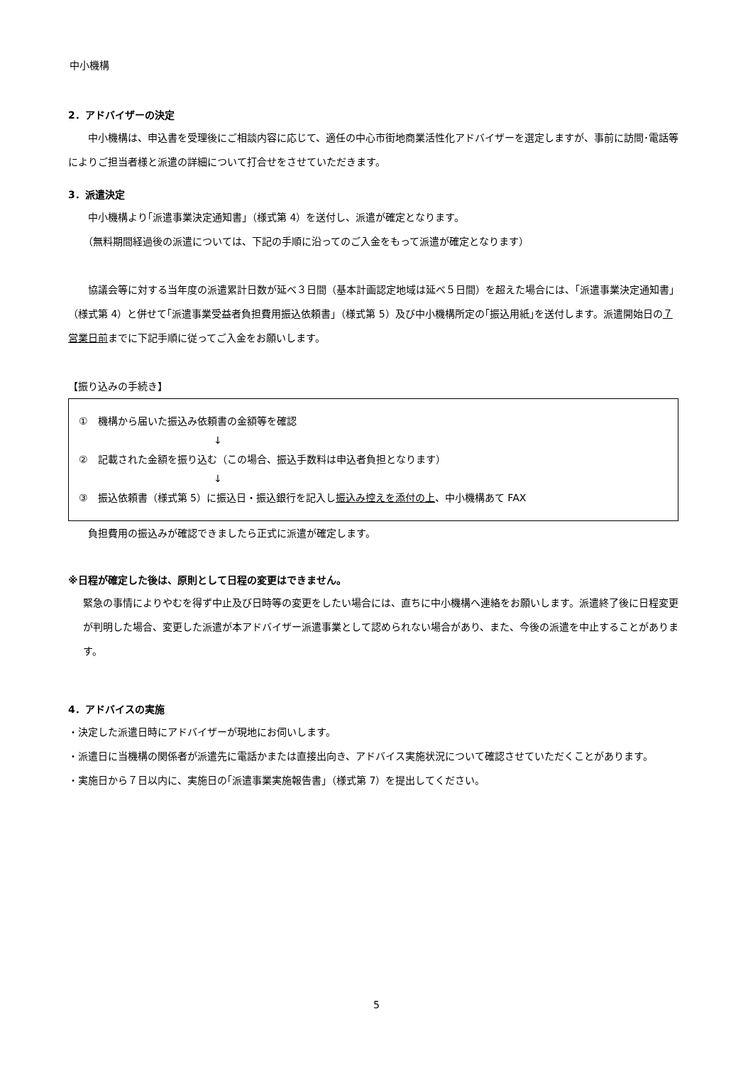中小機構
2．アドバイザーの決定
中小機構は、申込書を受理後にご相談内容に応じて、適任の中心市街地商業活性化アドバイザーを選定しますが、事前に訪問･電話等によりご担当者様と派遣の詳細について打合せをさせていただきます。
3．派遣決定
中小機構より｢派遣事業決定通知書｣（様式第 4）を送付し、派遣が確定となります。
（無料期間経過後の派遣については、下記の手順に沿ってのご入金をもって派遣が確定となります）
協議会等に対する当年度の派遣累計日数が延べ３日間（基本計画認定地域は延べ５日間）を超えた場合には、｢派遣事業決定通知書｣（様式第 4）と併せて｢派遣事業受益者負担費用振込依頼書｣（様式第 5）及び中小機構所定の｢振込用紙｣を送付します。派遣開始日の７営業日前までに下記手順に従ってご入金をお願いします。
【振り込みの手続き】
①　機構から届いた振込み依頼書の金額等を確認
↓
②　記載された金額を振り込む（この場合、振込手数料は申込者負担となります）
↓
③　振込依頼書（様式第 5）に振込日・振込銀行を記入し振込み控えを添付の上、中小機構あて FAX
負担費用の振込みが確認できましたら正式に派遣が確定します。
※日程が確定した後は、原則として日程の変更はできません。
緊急の事情によりやむを得ず中止及び日時等の変更をしたい場合には、直ちに中小機構へ連絡をお願いします。派遣終了後に日程変更が判明した場合、変更した派遣が本アドバイザー派遣事業として認められない場合があり、また、今後の派遣を中止することがあります。
4．アドバイスの実施
・決定した派遣日時にアドバイザーが現地にお伺いします。
・派遣日に当機構の関係者が派遣先に電話かまたは直接出向き、アドバイス実施状況について確認させていただくことがあります。
・実施日から７日以内に、実施日の｢派遣事業実施報告書｣（様式第 7）を提出してください。
5